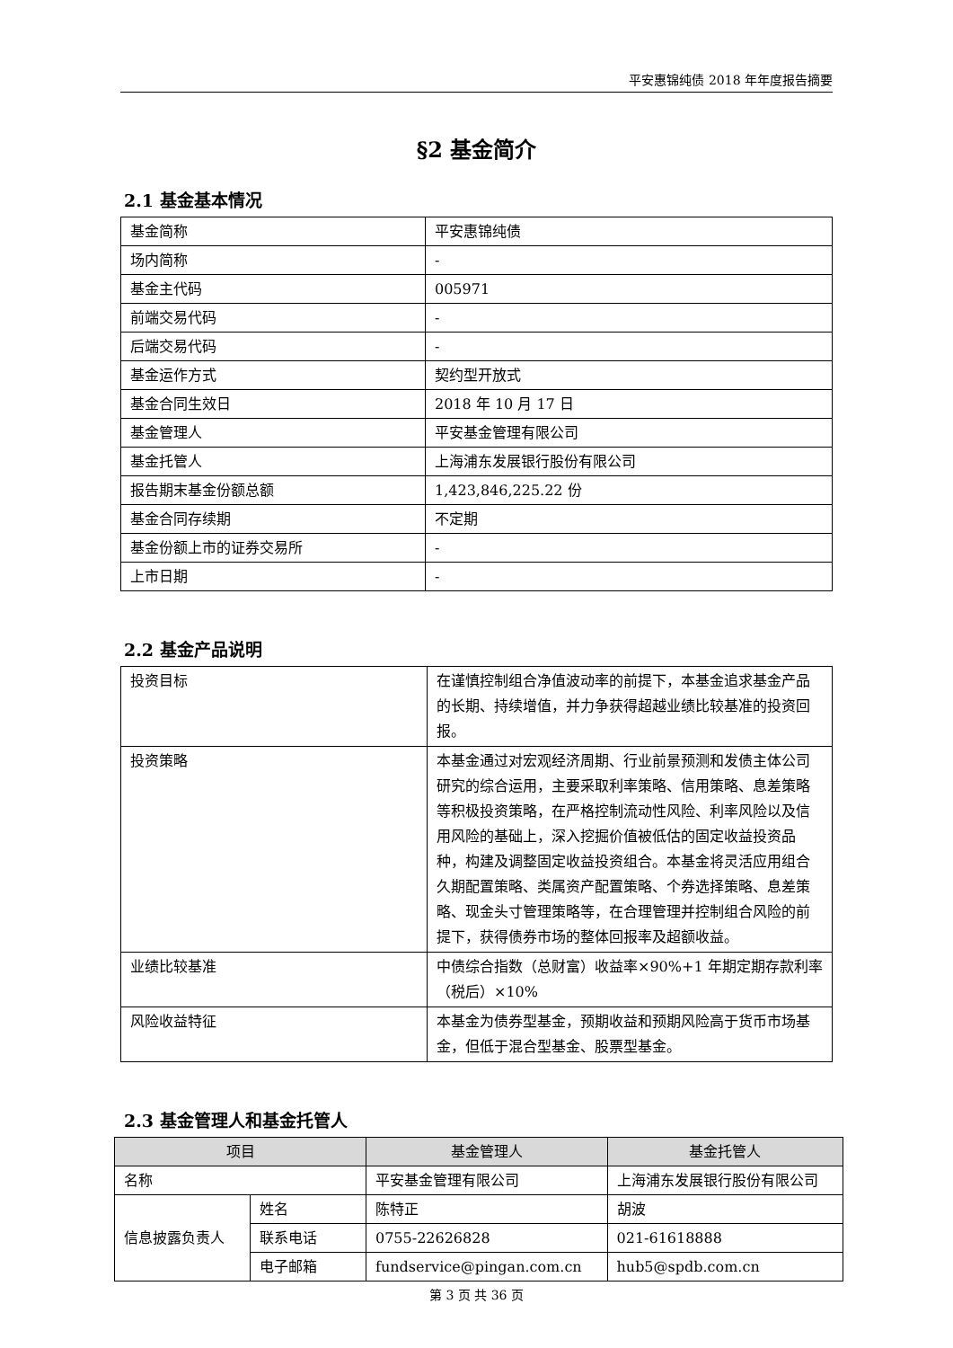平安惠锦纯债 2018 年年度报告摘要
§2 基金简介
2.1 基金基本情况
| 基金简称 | 平安惠锦纯债 |
| 场内简称 | - |
| 基金主代码 | 005971 |
| 前端交易代码 | - |
| 后端交易代码 | - |
| 基金运作方式 | 契约型开放式 |
| 基金合同生效日 | 2018 年 10 月 17 日 |
| 基金管理人 | 平安基金管理有限公司 |
| 基金托管人 | 上海浦东发展银行股份有限公司 |
| 报告期末基金份额总额 | 1,423,846,225.22 份 |
| 基金合同存续期 | 不定期 |
| 基金份额上市的证券交易所 | - |
| 上市日期 | - |
2.2 基金产品说明
| 投资目标 | 在谨慎控制组合净值波动率的前提下，本基金追求基金产品的长期、持续增值，并力争获得超越业绩比较基准的投资回报。 |
| 投资策略 | 本基金通过对宏观经济周期、行业前景预测和发债主体公司研究的综合运用，主要采取利率策略、信用策略、息差策略等积极投资策略，在严格控制流动性风险、利率风险以及信用风险的基础上，深入挖掘价值被低估的固定收益投资品种，构建及调整固定收益投资组合。本基金将灵活应用组合久期配置策略、类属资产配置策略、个券选择策略、息差策略、现金头寸管理策略等，在合理管理并控制组合风险的前提下，获得债券市场的整体回报率及超额收益。 |
| 业绩比较基准 | 中债综合指数（总财富）收益率×90%+1 年期定期存款利率（税后）×10% |
| 风险收益特征 | 本基金为债券型基金，预期收益和预期风险高于货币市场基金，但低于混合型基金、股票型基金。 |
2.3 基金管理人和基金托管人
| 项目 | | 基金管理人 | 基金托管人 |
| --- | --- | --- | --- |
| 名称 | | 平安基金管理有限公司 | 上海浦东发展银行股份有限公司 |
| 信息披露负责人 | 姓名 | 陈特正 | 胡波 |
| | 联系电话 | 0755-22626828 | 021-61618888 |
| | 电子邮箱 | fundservice@pingan.com.cn | hub5@spdb.com.cn |
第 3 页 共 36 页